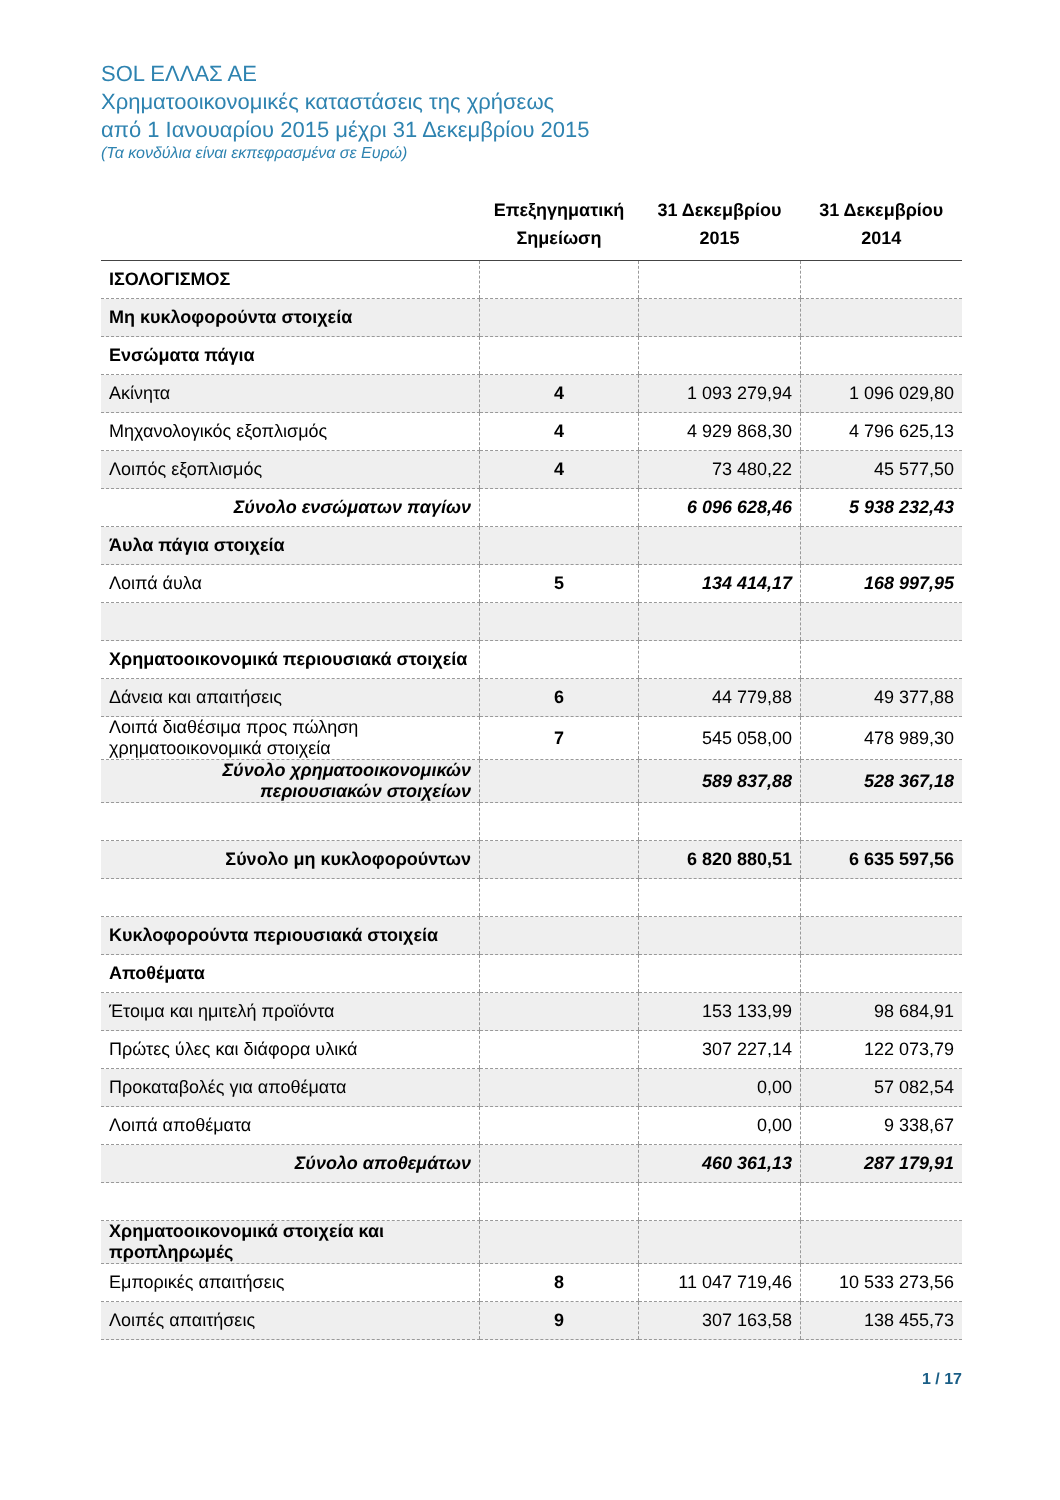SOL ΕΛΛΑΣ ΑΕ
Χρηματοοικονομικές καταστάσεις της χρήσεως
από 1 Ιανουαρίου 2015 μέχρι 31 Δεκεμβρίου 2015
(Τα κονδύλια είναι εκπεφρασμένα σε Ευρώ)
| | Επεξηγηματική Σημείωση | 31 Δεκεμβρίου 2015 | 31 Δεκεμβρίου 2014 |
| --- | --- | --- | --- |
| ΙΣΟΛΟΓΙΣΜΟΣ | | | |
| Μη κυκλοφορούντα στοιχεία | | | |
| Ενσώματα πάγια | | | |
| Ακίνητα | 4 | 1 093 279,94 | 1 096 029,80 |
| Μηχανολογικός εξοπλισμός | 4 | 4 929 868,30 | 4 796 625,13 |
| Λοιπός εξοπλισμός | 4 | 73 480,22 | 45 577,50 |
| Σύνολο ενσώματων παγίων | | 6 096 628,46 | 5 938 232,43 |
| Άυλα πάγια στοιχεία | | | |
| Λοιπά άυλα | 5 | 134 414,17 | 168 997,95 |
| Χρηματοοικονομικά περιουσιακά στοιχεία | | | |
| Δάνεια και απαιτήσεις | 6 | 44 779,88 | 49 377,88 |
| Λοιπά διαθέσιμα προς πώληση χρηματοοικονομικά στοιχεία | 7 | 545 058,00 | 478 989,30 |
| Σύνολο χρηματοοικονομικών περιουσιακών στοιχείων | | 589 837,88 | 528 367,18 |
| Σύνολο μη κυκλοφορούντων | | 6 820 880,51 | 6 635 597,56 |
| Κυκλοφορούντα περιουσιακά στοιχεία | | | |
| Αποθέματα | | | |
| Έτοιμα και ημιτελή προϊόντα | | 153 133,99 | 98 684,91 |
| Πρώτες ύλες και διάφορα υλικά | | 307 227,14 | 122 073,79 |
| Προκαταβολές για αποθέματα | | 0,00 | 57 082,54 |
| Λοιπά αποθέματα | | 0,00 | 9 338,67 |
| Σύνολο αποθεμάτων | | 460 361,13 | 287 179,91 |
| Χρηματοοικονομικά στοιχεία και προπληρωμές | | | |
| Εμπορικές απαιτήσεις | 8 | 11 047 719,46 | 10 533 273,56 |
| Λοιπές απαιτήσεις | 9 | 307 163,58 | 138 455,73 |
1 / 17